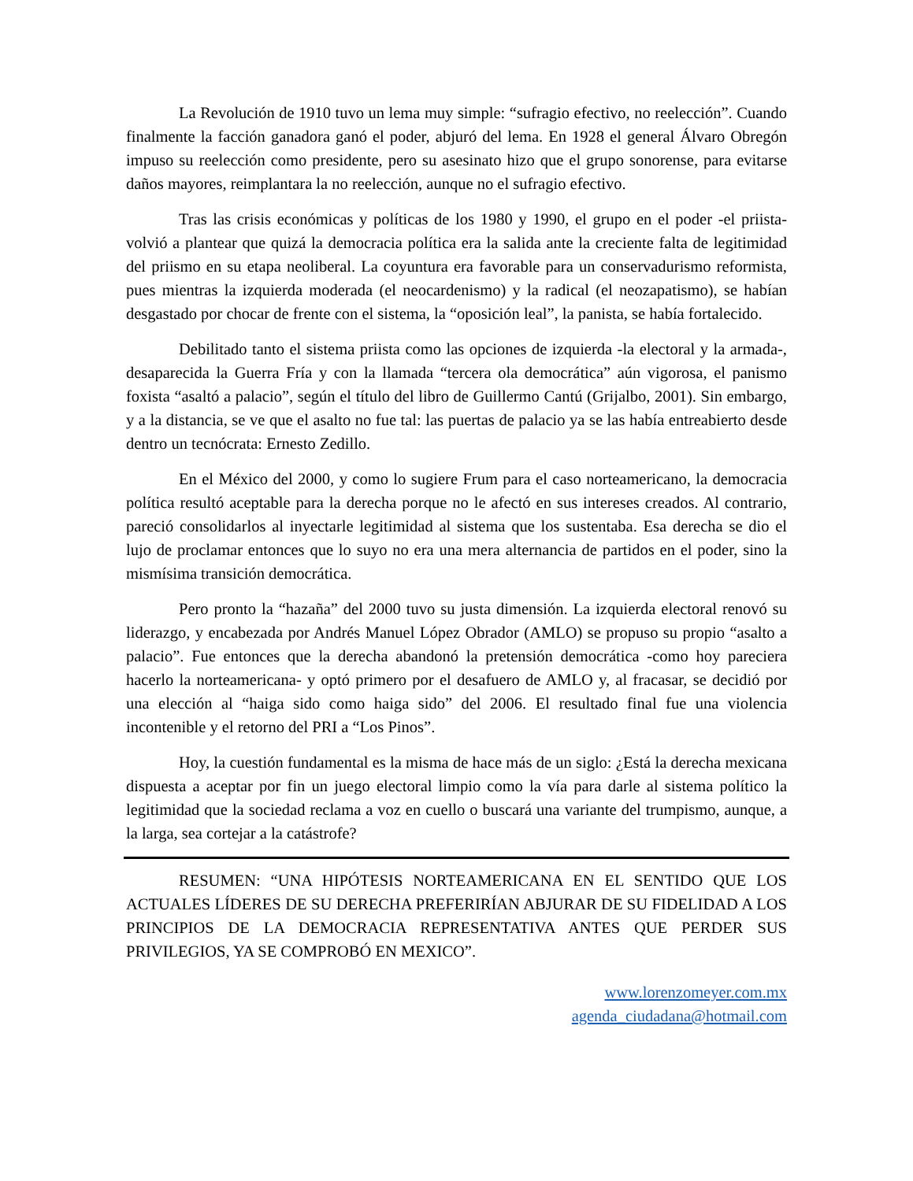La Revolución de 1910 tuvo un lema muy simple: “sufragio efectivo, no reelección”. Cuando finalmente la facción ganadora ganó el poder, abjuró del lema. En 1928 el general Álvaro Obregón impuso su reelección como presidente, pero su asesinato hizo que el grupo sonorense, para evitarse daños mayores, reimplantara la no reelección, aunque no el sufragio efectivo.
Tras las crisis económicas y políticas de los 1980 y 1990, el grupo en el poder -el priista- volvió a plantear que quizá la democracia política era la salida ante la creciente falta de legitimidad del priismo en su etapa neoliberal. La coyuntura era favorable para un conservadurismo reformista, pues mientras la izquierda moderada (el neocardenismo) y la radical (el neozapatismo), se habían desgastado por chocar de frente con el sistema, la “oposición leal”, la panista, se había fortalecido.
Debilitado tanto el sistema priista como las opciones de izquierda -la electoral y la armada-, desaparecida la Guerra Fría y con la llamada “tercera ola democrática” aún vigorosa, el panismo foxista “asaltó a palacio”, según el título del libro de Guillermo Cantú (Grijalbo, 2001). Sin embargo, y a la distancia, se ve que el asalto no fue tal: las puertas de palacio ya se las había entreabierto desde dentro un tecnócrata: Ernesto Zedillo.
En el México del 2000, y como lo sugiere Frum para el caso norteamericano, la democracia política resultó aceptable para la derecha porque no le afectó en sus intereses creados. Al contrario, pareció consolidarlos al inyectarle legitimidad al sistema que los sustentaba. Esa derecha se dio el lujo de proclamar entonces que lo suyo no era una mera alternancia de partidos en el poder, sino la mismísima transición democrática.
Pero pronto la “hazaña” del 2000 tuvo su justa dimensión. La izquierda electoral renovó su liderazgo, y encabezada por Andrés Manuel López Obrador (AMLO) se propuso su propio “asalto a palacio”. Fue entonces que la derecha abandonó la pretensión democrática -como hoy pareciera hacerlo la norteamericana- y optó primero por el desafuero de AMLO y, al fracasar, se decidió por una elección al “haiga sido como haiga sido” del 2006. El resultado final fue una violencia incontenible y el retorno del PRI a “Los Pinos”.
Hoy, la cuestión fundamental es la misma de hace más de un siglo: ¿Está la derecha mexicana dispuesta a aceptar por fin un juego electoral limpio como la vía para darle al sistema político la legitimidad que la sociedad reclama a voz en cuello o buscará una variante del trumpismo, aunque, a la larga, sea cortejar a la catástrofe?
RESUMEN: “UNA HIPÓTESIS NORTEAMERICANA EN EL SENTIDO QUE LOS ACTUALES LÍDERES DE SU DERECHA PREFERIRÍAN ABJURAR DE SU FIDELIDAD A LOS PRINCIPIOS DE LA DEMOCRACIA REPRESENTATIVA ANTES QUE PERDER SUS PRIVILEGIOS, YA SE COMPROBÓ EN MEXICO”.
www.lorenzomeyer.com.mx
agenda_ciudadana@hotmail.com